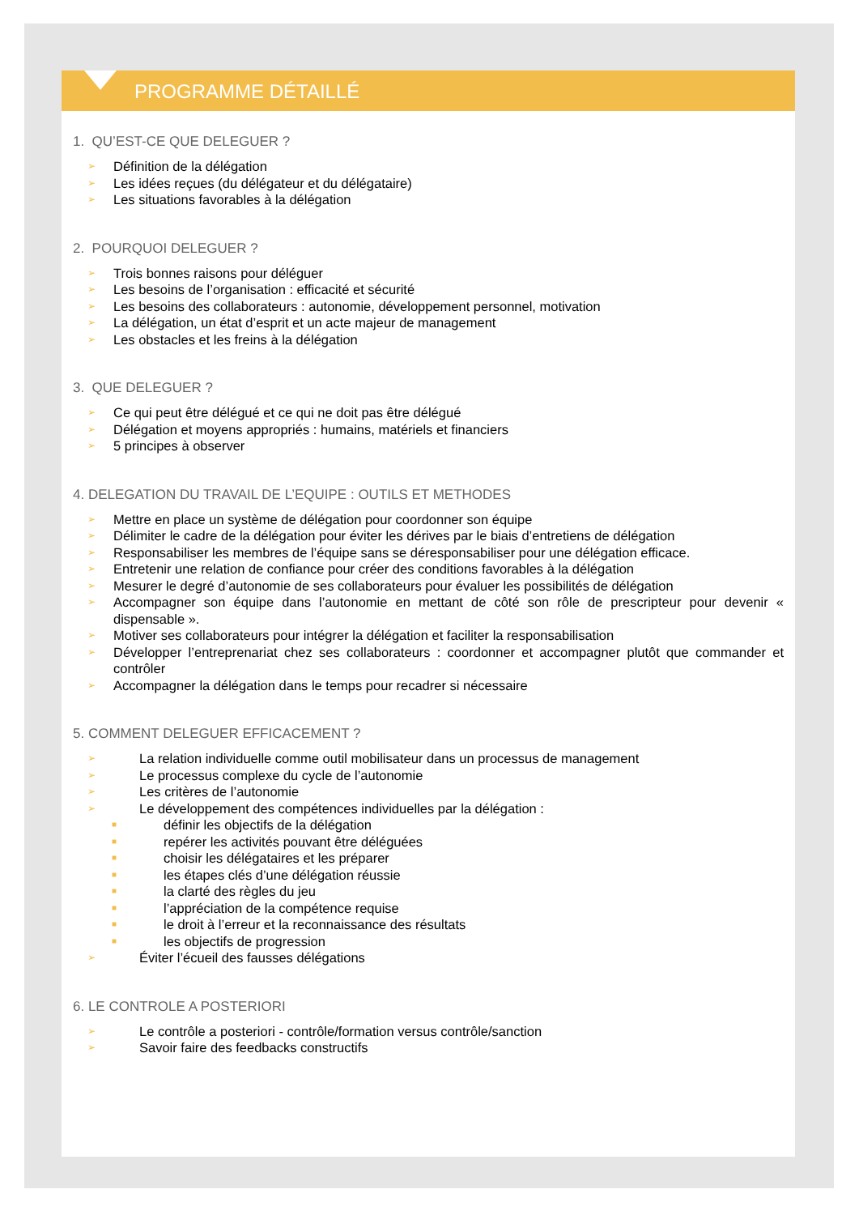PROGRAMME DÉTAILLÉ
1. QU’EST-CE QUE DELEGUER ?
➢ Définition de la délégation
➢ Les idées reçues (du délégateur et du délégataire)
➢ Les situations favorables à la délégation
2. POURQUOI DELEGUER ?
➢ Trois bonnes raisons pour déléguer
➢ Les besoins de l’organisation : efficacité et sécurité
➢ Les besoins des collaborateurs : autonomie, développement personnel, motivation
➢ La délégation, un état d’esprit et un acte majeur de management
➢ Les obstacles et les freins à la délégation
3. QUE DELEGUER ?
➢ Ce qui peut être délégué et ce qui ne doit pas être délégué
➢ Délégation et moyens appropriés : humains, matériels et financiers
➢ 5 principes à observer
4. DELEGATION DU TRAVAIL DE L’EQUIPE : OUTILS ET METHODES
➢ Mettre en place un système de délégation pour coordonner son équipe
➢ Délimiter le cadre de la délégation pour éviter les dérives par le biais d’entretiens de délégation
➢ Responsabiliser les membres de l’équipe sans se déresponsabiliser pour une délégation efficace.
➢ Entretenir une relation de confiance pour créer des conditions favorables à la délégation
➢ Mesurer le degré d’autonomie de ses collaborateurs pour évaluer les possibilités de délégation
➢ Accompagner son équipe dans l’autonomie en mettant de côté son rôle de prescripteur pour devenir « dispensable ».
➢ Motiver ses collaborateurs pour intégrer la délégation et faciliter la responsabilisation
➢ Développer l’entreprenariat chez ses collaborateurs : coordonner et accompagner plutôt que commander et contrôler
➢ Accompagner la délégation dans le temps pour recadrer si nécessaire
5. COMMENT DELEGUER EFFICACEMENT ?
➢ La relation individuelle comme outil mobilisateur dans un processus de management
➢ Le processus complexe du cycle de l’autonomie
➢ Les critères de l’autonomie
➢ Le développement des compétences individuelles par la délégation :
■ définir les objectifs de la délégation
■ repérer les activités pouvant être déléguées
■ choisir les délégataires et les préparer
■ les étapes clés d’une délégation réussie
■ la clarté des règles du jeu
■ l’appréciation de la compétence requise
■ le droit à l’erreur et la reconnaissance des résultats
■ les objectifs de progression
➢ Éviter l’écueil des fausses délégations
6. LE CONTROLE A POSTERIORI
➢ Le contrôle a posteriori - contrôle/formation versus contrôle/sanction
➢ Savoir faire des feedbacks constructifs